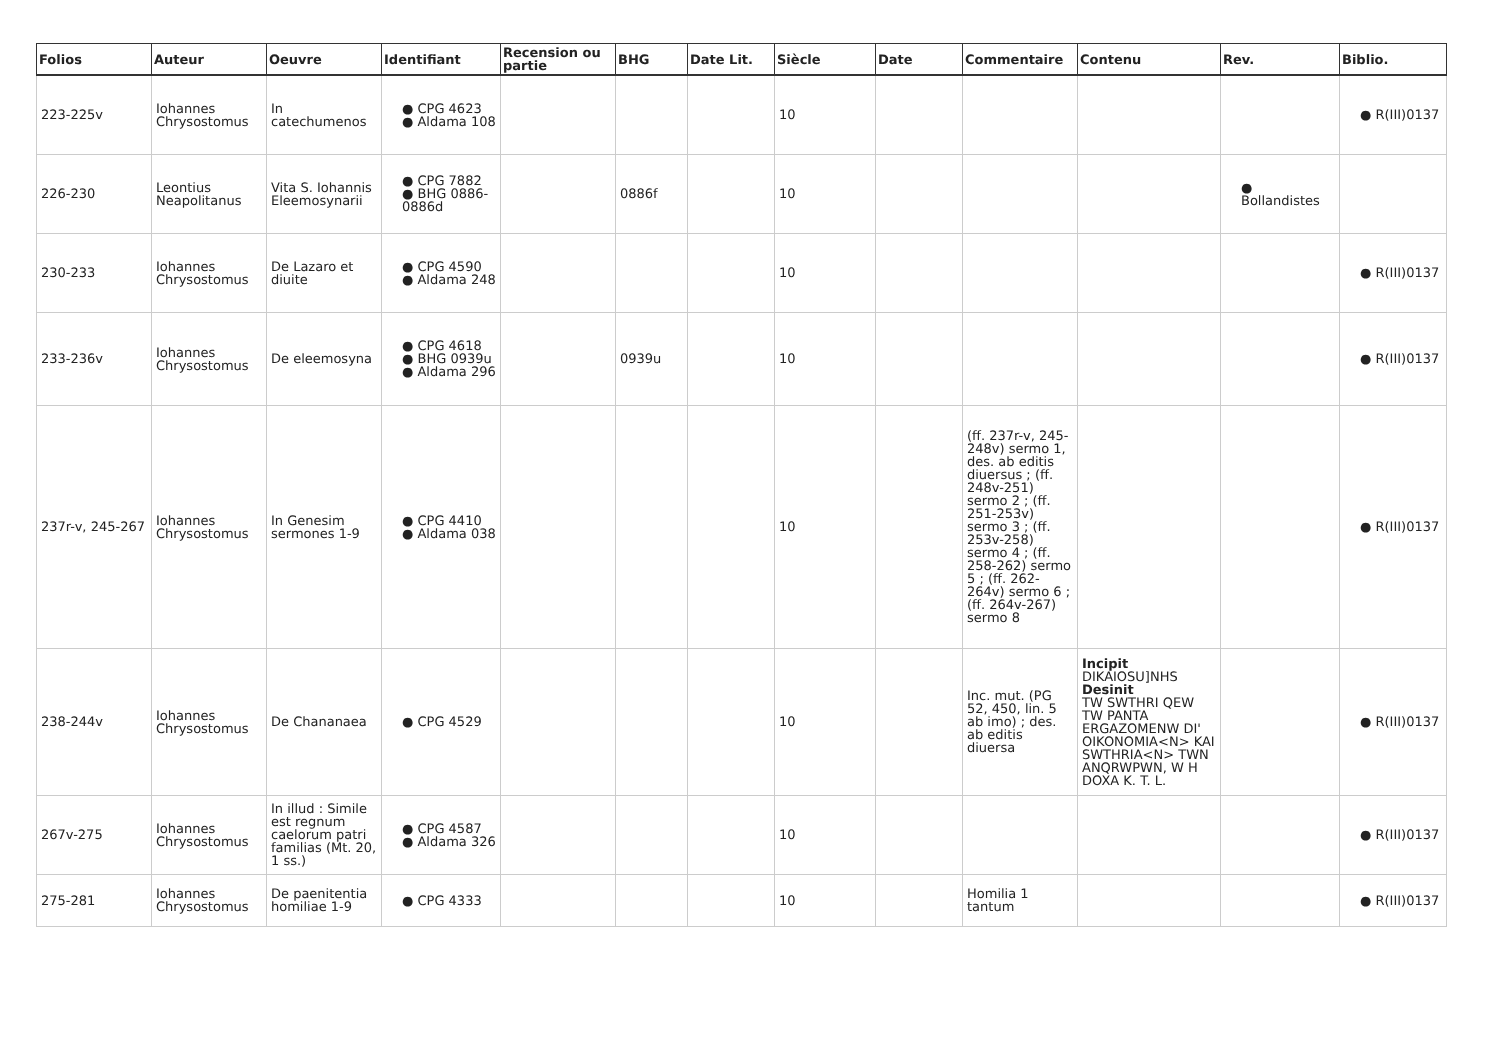| Folios | Auteur | Oeuvre | Identifiant | Recension ou partie | BHG | Date Lit. | Siècle | Date | Commentaire | Contenu | Rev. | Biblio. |
| --- | --- | --- | --- | --- | --- | --- | --- | --- | --- | --- | --- | --- |
| 223-225v | Iohannes Chrysostomus | In catechumenos | ● CPG 4623 ● Aldama 108 | | | | 10 | | | | | ● R(III)0137 |
| 226-230 | Leontius Neapolitanus | Vita S. Iohannis Eleemosynarii | ● CPG 7882 ● BHG 0886-0886d | | 0886f | | 10 | | | | ● Bollandistes | |
| 230-233 | Iohannes Chrysostomus | De Lazaro et diuite | ● CPG 4590 ● Aldama 248 | | | | 10 | | | | | ● R(III)0137 |
| 233-236v | Iohannes Chrysostomus | De eleemosyna | ● CPG 4618 ● BHG 0939u ● Aldama 296 | | 0939u | | 10 | | | | | ● R(III)0137 |
| 237r-v, 245-267 | Iohannes Chrysostomus | In Genesim sermones 1-9 | ● CPG 4410 ● Aldama 038 | | | | 10 | | (ff. 237r-v, 245-248v) sermo 1, des. ab editis diuersus ; (ff. 248v-251) sermo 2 ; (ff. 251-253v) sermo 3 ; (ff. 253v-258) sermo 4 ; (ff. 258-262) sermo 5 ; (ff. 262-264v) sermo 6 ; (ff. 264v-267) sermo 8 | | | ● R(III)0137 |
| 238-244v | Iohannes Chrysostomus | De Chananaea | ● CPG 4529 | | | | 10 | | Inc. mut. (PG 52, 450, lin. 5 ab imo) ; des. ab editis diuersa | Incipit DIKAIOSU]NHS Desinit TW SWTHRI QEW TW PANTA ERGAZOMENW DI' OIKONOMIA<N> KAI SWTHRIA<N> TWN ANQRWPWN, W H DOXA K. T. L. | | ● R(III)0137 |
| 267v-275 | Iohannes Chrysostomus | In illud : Simile est regnum caelorum patri familias (Mt. 20, 1 ss.) | ● CPG 4587 ● Aldama 326 | | | | 10 | | | | | ● R(III)0137 |
| 275-281 | Iohannes Chrysostomus | De paenitentia homiliae 1-9 | ● CPG 4333 | | | | 10 | | Homilia 1 tantum | | | ● R(III)0137 |